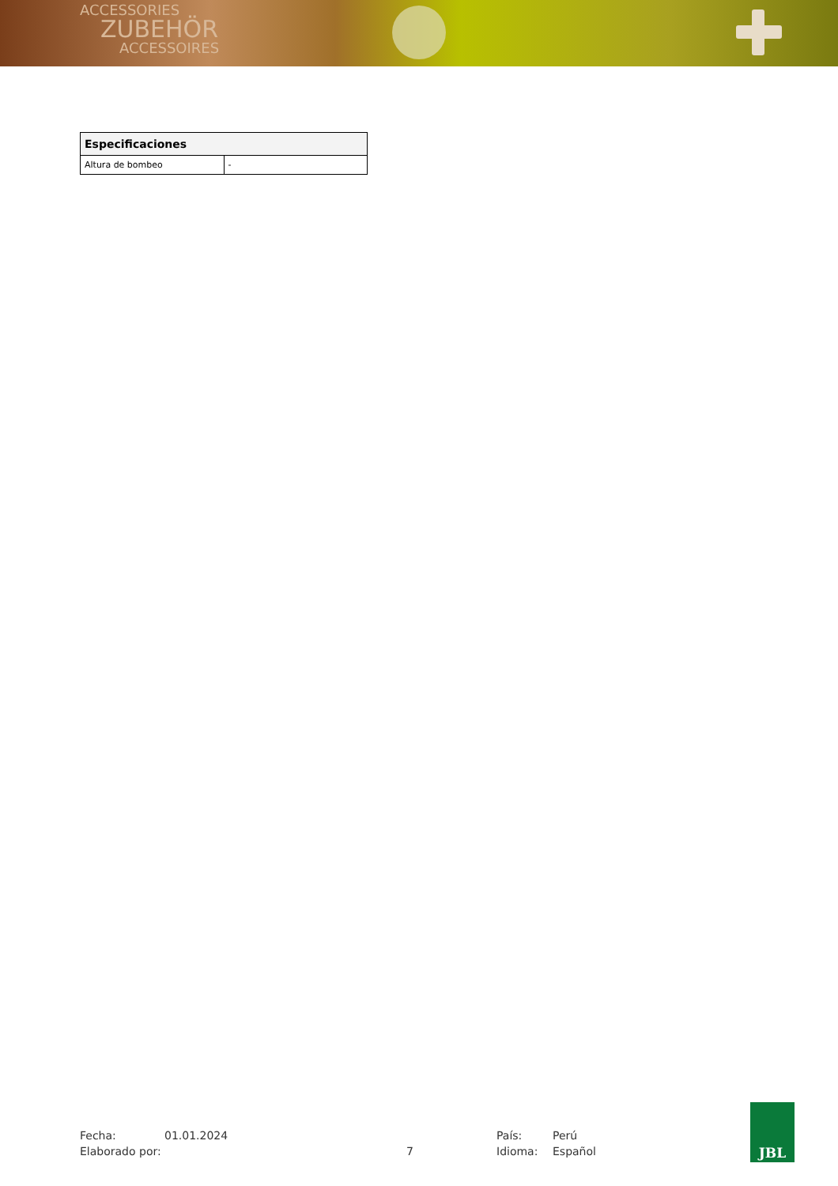ACCESSORIES
ZUBEHÖR
ACCESSOIRES
| Especificaciones | |
| --- | --- |
| Altura de bombeo | - |
Fecha:
01.01.2024
País:
Perú
Elaborado por:
7
Idioma:
Español
JBL